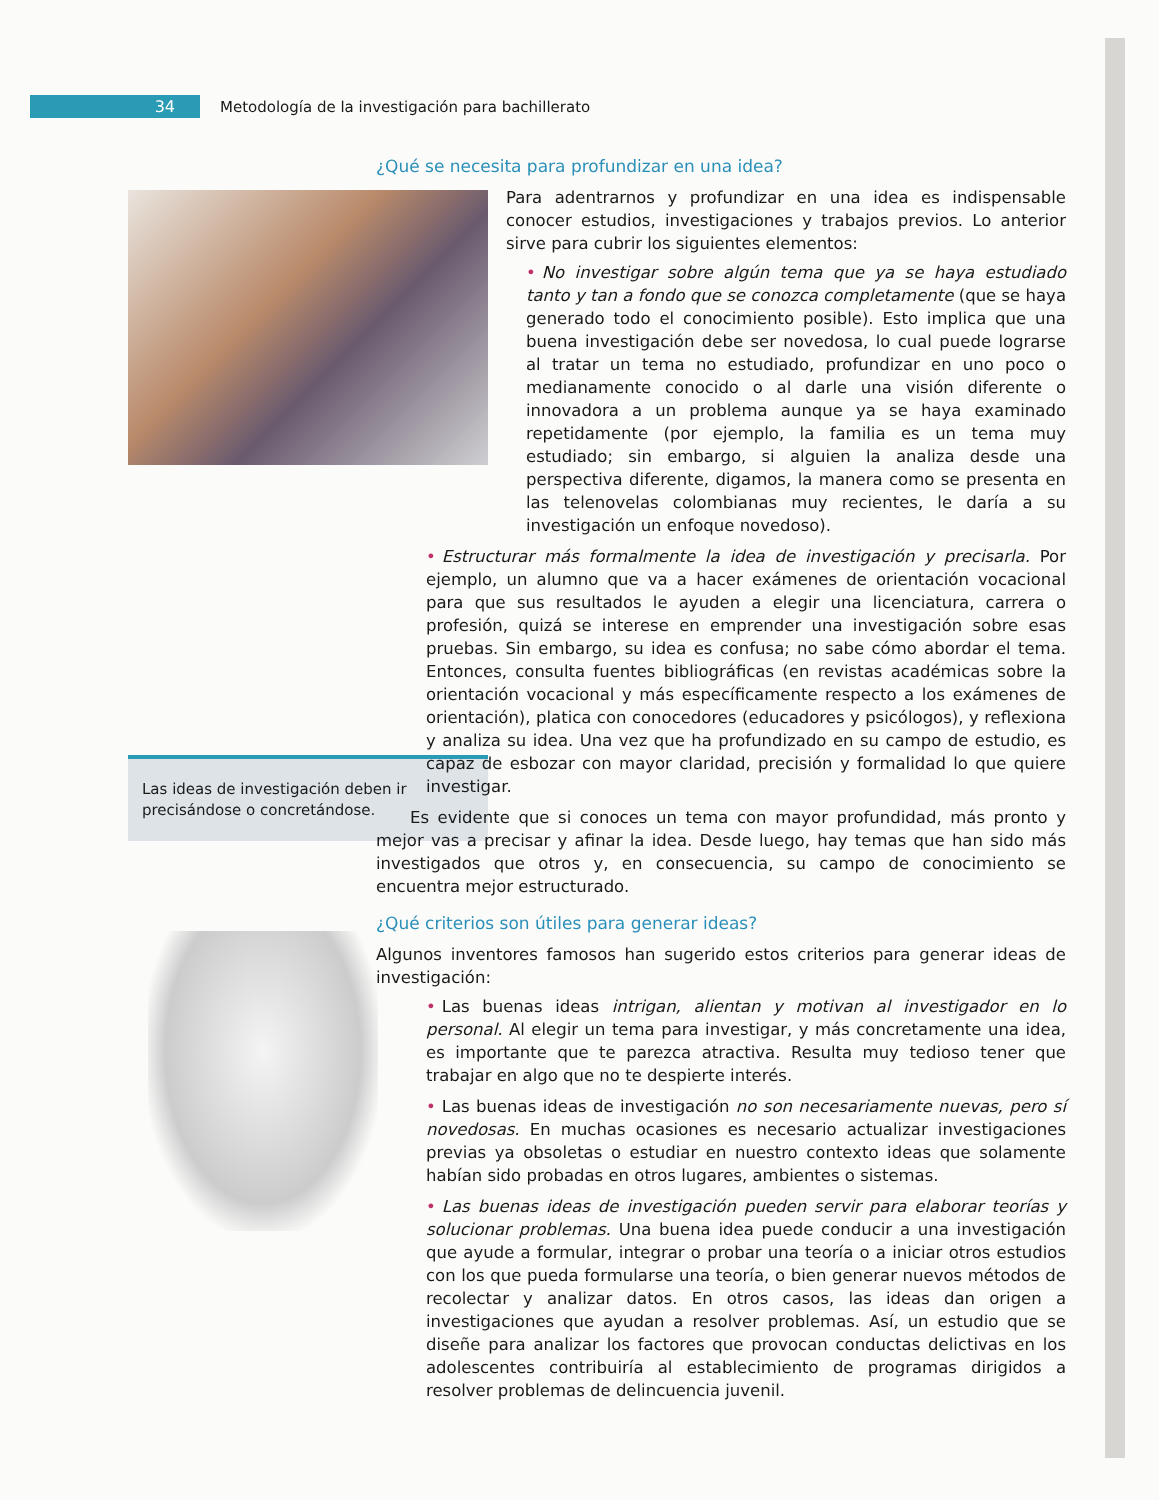34
Metodología de la investigación para bachillerato
Las ideas de investigación deben ir precisándose o concretándose.
¿Qué se necesita para profundizar en una idea?
Para adentrarnos y profundizar en una idea es indispensable conocer estudios, investigaciones y trabajos previos. Lo anterior sirve para cubrir los siguientes elementos:
• No investigar sobre algún tema que ya se haya estudiado tanto y tan a fondo que se conozca completamente (que se haya generado todo el conocimiento posible). Esto implica que una buena investigación debe ser novedosa, lo cual puede lograrse al tratar un tema no estudiado, profundizar en uno poco o medianamente conocido o al darle una visión diferente o innovadora a un problema aunque ya se haya examinado repetidamente (por ejemplo, la familia es un tema muy estudiado; sin embargo, si alguien la analiza desde una perspectiva diferente, digamos, la manera como se presenta en las telenovelas colombianas muy recientes, le daría a su investigación un enfoque novedoso).
• Estructurar más formalmente la idea de investigación y precisarla. Por ejemplo, un alumno que va a hacer exámenes de orientación vocacional para que sus resultados le ayuden a elegir una licenciatura, carrera o profesión, quizá se interese en emprender una investigación sobre esas pruebas. Sin embargo, su idea es confusa; no sabe cómo abordar el tema. Entonces, consulta fuentes bibliográficas (en revistas académicas sobre la orientación vocacional y más específicamente respecto a los exámenes de orientación), platica con conocedores (educadores y psicólogos), y reflexiona y analiza su idea. Una vez que ha profundizado en su campo de estudio, es capaz de esbozar con mayor claridad, precisión y formalidad lo que quiere investigar.
Es evidente que si conoces un tema con mayor profundidad, más pronto y mejor vas a precisar y afinar la idea. Desde luego, hay temas que han sido más investigados que otros y, en consecuencia, su campo de conocimiento se encuentra mejor estructurado.
¿Qué criterios son útiles para generar ideas?
Algunos inventores famosos han sugerido estos criterios para generar ideas de investigación:
• Las buenas ideas intrigan, alientan y motivan al investigador en lo personal. Al elegir un tema para investigar, y más concretamente una idea, es importante que te parezca atractiva. Resulta muy tedioso tener que trabajar en algo que no te despierte interés.
• Las buenas ideas de investigación no son necesariamente nuevas, pero sí novedosas. En muchas ocasiones es necesario actualizar investigaciones previas ya obsoletas o estudiar en nuestro contexto ideas que solamente habían sido probadas en otros lugares, ambientes o sistemas.
• Las buenas ideas de investigación pueden servir para elaborar teorías y solucionar problemas. Una buena idea puede conducir a una investigación que ayude a formular, integrar o probar una teoría o a iniciar otros estudios con los que pueda formularse una teoría, o bien generar nuevos métodos de recolectar y analizar datos. En otros casos, las ideas dan origen a investigaciones que ayudan a resolver problemas. Así, un estudio que se diseñe para analizar los factores que provocan conductas delictivas en los adolescentes contribuiría al establecimiento de programas dirigidos a resolver problemas de delincuencia juvenil.